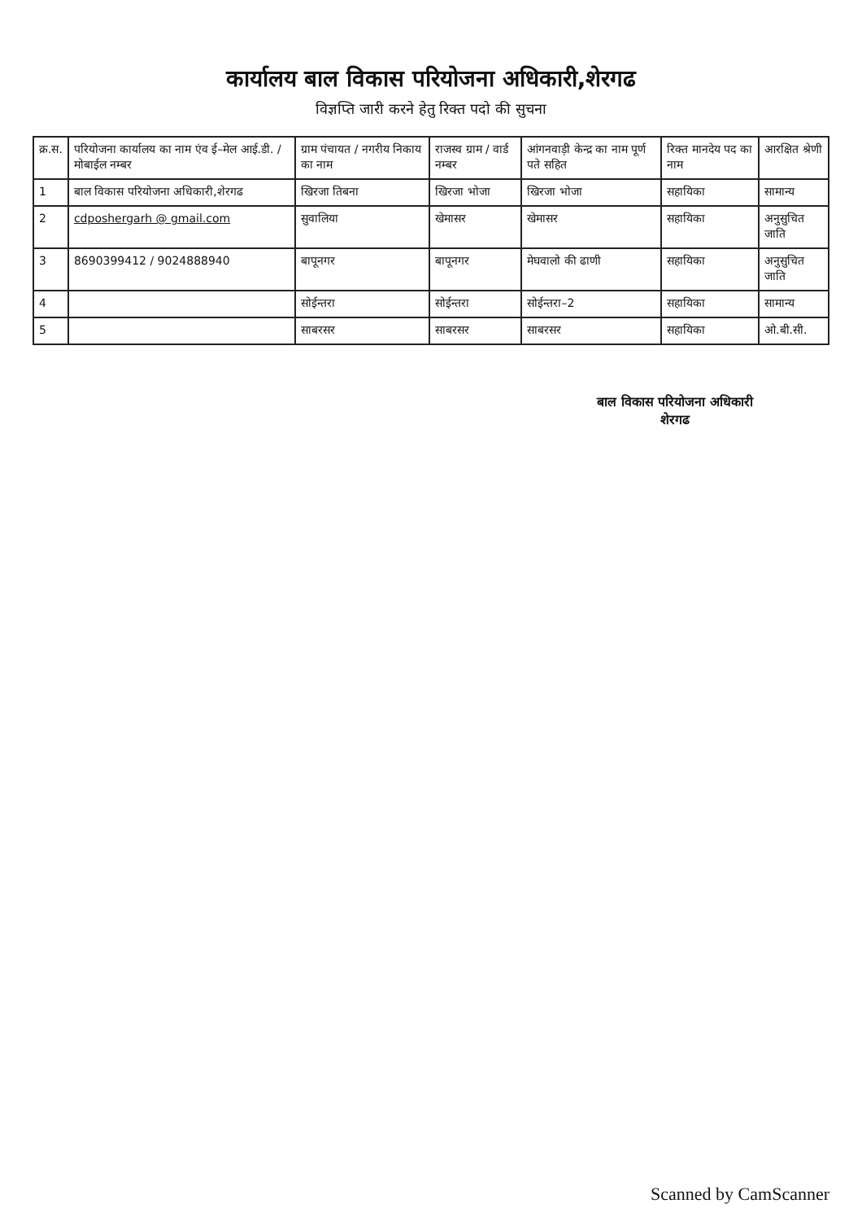कार्यालय बाल विकास परियोजना अधिकारी,शेरगढ
विज्ञप्ति जारी करने हेतु रिक्त पदो की सुचना
| क्र.स. | परियोजना कार्यालय का नाम एंव ई–मेल आई.डी. / मोबाईल नम्बर | ग्राम पंचायत / नगरीय निकाय का नाम | राजस्व ग्राम / वार्ड नम्बर | आंगनवाड़ी केन्द्र का नाम पूर्ण पते सहित | रिक्त मानदेय पद का नाम | आरक्षित श्रेणी |
| --- | --- | --- | --- | --- | --- | --- |
| 1 | बाल विकास परियोजना अधिकारी,शेरगढ | खिरजा तिबना | खिरजा भोजा | खिरजा भोजा | सहायिका | सामान्य |
| 2 | cdposhergarh @ gmail.com | सुवालिया | खेमासर | खेमासर | सहायिका | अनुसुचित जाति |
| 3 | 8690399412 / 9024888940 | बापूनगर | बापूनगर | मेघवालो की ढाणी | सहायिका | अनुसुचित जाति |
| 4 | | सोईन्तरा | सोईन्तरा | सोईन्तरा–2 | सहायिका | सामान्य |
| 5 | | साबरसर | साबरसर | साबरसर | सहायिका | ओ.बी.सी. |
बाल विकास परियोजना अधिकारी
शेरगढ
Scanned by CamScanner